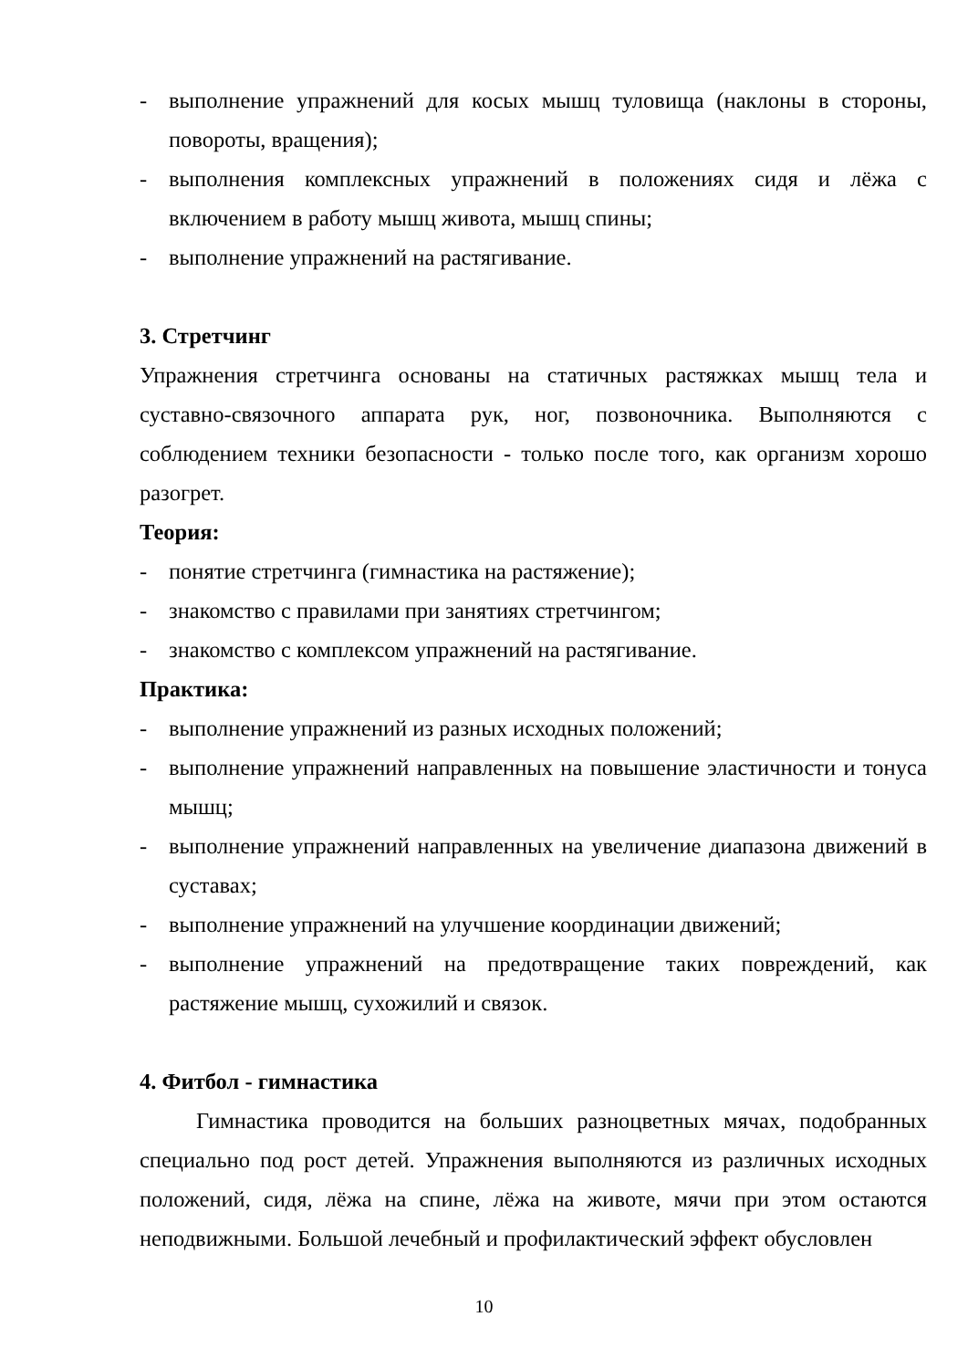- выполнение упражнений для косых мышц туловища (наклоны в стороны, повороты, вращения);
- выполнения комплексных упражнений в положениях сидя и лёжа с включением в работу мышц живота, мышц спины;
- выполнение упражнений на растягивание.
3. Стретчинг
Упражнения стретчинга основаны на статичных растяжках мышц тела и суставно-связочного аппарата рук, ног, позвоночника. Выполняются с соблюдением техники безопасности - только после того, как организм хорошо разогрет.
Теория:
- понятие стретчинга (гимнастика на растяжение);
- знакомство с правилами при занятиях стретчингом;
- знакомство с комплексом упражнений на растягивание.
Практика:
- выполнение упражнений из разных исходных положений;
- выполнение упражнений направленных на повышение эластичности и тонуса мышц;
- выполнение упражнений направленных на увеличение диапазона движений в суставах;
- выполнение упражнений на улучшение координации движений;
- выполнение упражнений на предотвращение таких повреждений, как растяжение мышц, сухожилий и связок.
4. Фитбол - гимнастика
Гимнастика проводится на больших разноцветных мячах, подобранных специально под рост детей. Упражнения выполняются из различных исходных положений, сидя, лёжа на спине, лёжа на животе, мячи при этом остаются неподвижными. Большой лечебный и профилактический эффект обусловлен
10